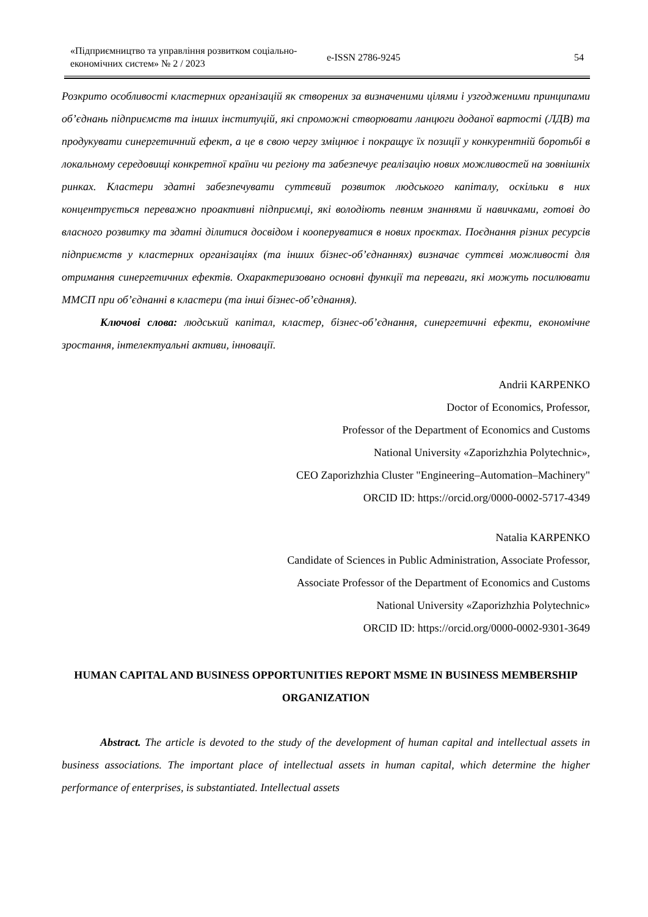«Підприємництво та управління розвитком соціально-економічних систем» № 2 / 2023
e-ISSN 2786-9245 54
Розкрито особливості кластерних організацій як створених за визначеними цілями і узгодженими принципами об’єднань підприємств та інших інституцій, які спроможні створювати ланцюги доданої вартості (ЛДВ) та продукувати синергетичний ефект, а це в свою чергу зміцнює і покращує їх позиції у конкурентній боротьбі в локальному середовищі конкретної країни чи регіону та забезпечує реалізацію нових можливостей на зовнішніх ринках. Кластери здатні забезпечувати суттєвий розвиток людського капіталу, оскільки в них концентрується переважно проактивні підприємці, які володіють певним знаннями й навичками, готові до власного розвитку та здатні ділитися досвідом і коопеpуватися в нових проєктах. Поєднання різних ресурсів підприємств у кластерних організаціях (та інших бізнес-об’єднаннях) визначає суттєві можливості для отримання синергетичних ефектів. Охарактеризовано основні функції та переваги, які можуть посилювати ММСП при об’єднанні в кластери (та інші бізнес-об’єднання).
Ключові слова: людський капітал, кластер, бізнес-об’єднання, синергетичні ефекти, економічне зростання, інтелектуальні активи, інновації.
Andrii KARPENKO
Doctor of Economics, Professor,
Professor of the Department of Economics and Customs
National University «Zaporizhzhia Polytechnic»,
CEO Zaporizhzhia Cluster "Engineering–Automation–Machinery"
ORCID ID: https://orcid.org/0000-0002-5717-4349
Natalia KARPENKO
Candidate of Sciences in Public Administration, Associate Professor,
Associate Professor of the Department of Economics and Customs
National University «Zaporizhzhia Polytechnic»
ORCID ID: https://orcid.org/0000-0002-9301-3649
HUMAN CAPITAL AND BUSINESS OPPORTUNITIES REPORT MSME IN BUSINESS MEMBERSHIP ORGANIZATION
Abstract. The article is devoted to the study of the development of human capital and intellectual assets in business associations. The important place of intellectual assets in human capital, which determine the higher performance of enterprises, is substantiated. Intellectual assets